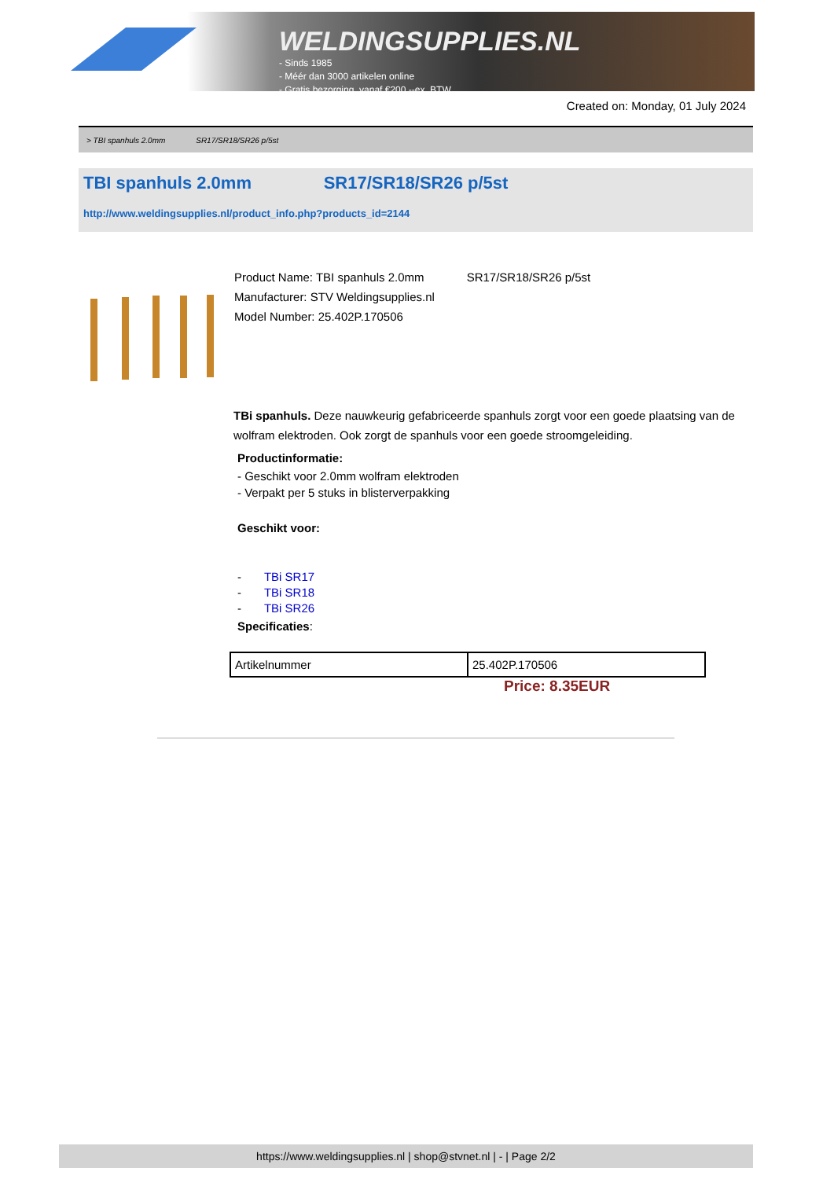WELDINGSUPPLIES.NL
- Sinds 1985
- Méér dan 3000 artikelen online
- Gratis bezorging, vanaf €200,--ex. BTW
Created on: Monday, 01 July 2024
> TBI spanhuls 2.0mm SR17/SR18/SR26 p/5st
TBI spanhuls 2.0mm SR17/SR18/SR26 p/5st
http://www.weldingsupplies.nl/product_info.php?products_id=2144
Product Name: TBI spanhuls 2.0mm SR17/SR18/SR26 p/5st
Manufacturer: STV Weldingsupplies.nl
Model Number: 25.402P.170506
TBi spanhuls. Deze nauwkeurig gefabriceerde spanhuls zorgt voor een goede plaatsing van de wolfram elektroden. Ook zorgt de spanhuls voor een goede stroomgeleiding.
Productinformatie:
- Geschikt voor 2.0mm wolfram elektroden
- Verpakt per 5 stuks in blisterverpakking
Geschikt voor:
- TBi SR17
- TBi SR18
- TBi SR26
Specificaties:
| Artikelnummer | 25.402P.170506 |
Price: 8.35EUR
https://www.weldingsupplies.nl | shop@stvnet.nl | - | Page 2/2